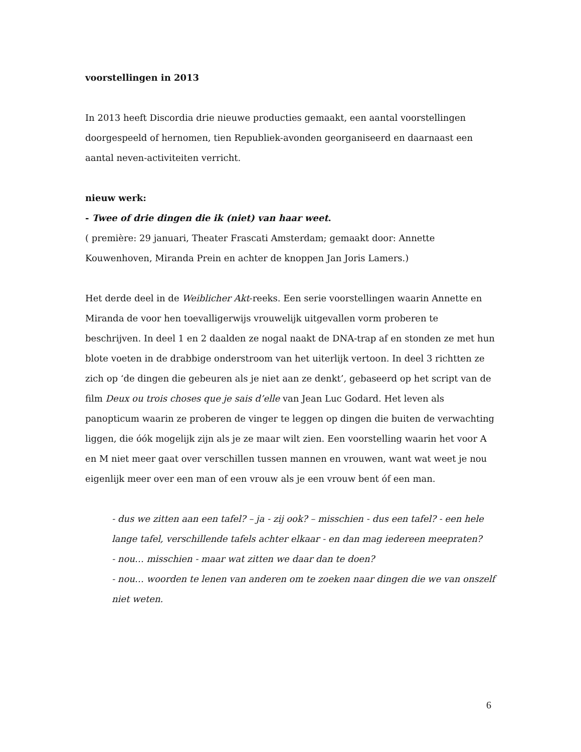voorstellingen in 2013
In 2013 heeft Discordia drie nieuwe producties gemaakt, een aantal voorstellingen doorgespeeld of hernomen, tien Republiek-avonden georganiseerd en daarnaast een aantal neven-activiteiten verricht.
nieuw werk:
- Twee of drie dingen die ik (niet) van haar weet.
( première: 29 januari, Theater Frascati Amsterdam; gemaakt door: Annette Kouwenhoven, Miranda Prein en achter de knoppen Jan Joris Lamers.)
Het derde deel in de Weiblicher Akt-reeks. Een serie voorstellingen waarin Annette en Miranda de voor hen toevalligerwijs vrouwelijk uitgevallen vorm proberen te beschrijven. In deel 1 en 2 daalden ze nogal naakt de DNA-trap af en stonden ze met hun blote voeten in de drabbige onderstroom van het uiterlijk vertoon. In deel 3 richtten ze zich op ‘de dingen die gebeuren als je niet aan ze denkt’, gebaseerd op het script van de film Deux ou trois choses que je sais d’elle van Jean Luc Godard. Het leven als panopticum waarin ze proberen de vinger te leggen op dingen die buiten de verwachting liggen, die óók mogelijk zijn als je ze maar wilt zien. Een voorstelling waarin het voor A en M niet meer gaat over verschillen tussen mannen en vrouwen, want wat weet je nou eigenlijk meer over een man of een vrouw als je een vrouw bent óf een man.
- dus we zitten aan een tafel? – ja - zij ook? – misschien - dus een tafel? - een hele lange tafel, verschillende tafels achter elkaar - en dan mag iedereen meepraten?
- nou… misschien - maar wat zitten we daar dan te doen?
- nou… woorden te lenen van anderen om te zoeken naar dingen die we van onszelf niet weten.
6